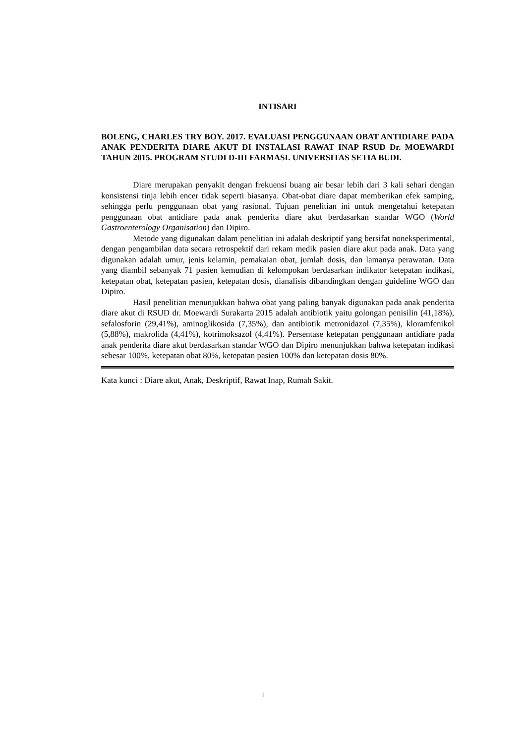INTISARI
BOLENG, CHARLES TRY BOY. 2017. EVALUASI PENGGUNAAN OBAT ANTIDIARE PADA ANAK PENDERITA DIARE AKUT DI INSTALASI RAWAT INAP RSUD Dr. MOEWARDI TAHUN 2015. PROGRAM STUDI D-III FARMASI. UNIVERSITAS SETIA BUDI.
Diare merupakan penyakit dengan frekuensi buang air besar lebih dari 3 kali sehari dengan konsistensi tinja lebih encer tidak seperti biasanya. Obat-obat diare dapat memberikan efek samping, sehingga perlu penggunaan obat yang rasional. Tujuan penelitian ini untuk mengetahui ketepatan penggunaan obat antidiare pada anak penderita diare akut berdasarkan standar WGO (World Gastroenterology Organisation) dan Dipiro.
Metode yang digunakan dalam penelitian ini adalah deskriptif yang bersifat noneksperimental, dengan pengambilan data secara retrospektif dari rekam medik pasien diare akut pada anak. Data yang digunakan adalah umur, jenis kelamin, pemakaian obat, jumlah dosis, dan lamanya perawatan. Data yang diambil sebanyak 71 pasien kemudian di kelompokan berdasarkan indikator ketepatan indikasi, ketepatan obat, ketepatan pasien, ketepatan dosis, dianalisis dibandingkan dengan guideline WGO dan Dipiro.
Hasil penelitian menunjukkan bahwa obat yang paling banyak digunakan pada anak penderita diare akut di RSUD dr. Moewardi Surakarta 2015 adalah antibiotik yaitu golongan penisilin (41,18%), sefalosforin (29,41%), aminoglikosida (7,35%), dan antibiotik metronidazol (7,35%), kloramfenikol (5,88%), makrolida (4,41%), kotrimoksazol (4,41%). Persentase ketepatan penggunaan antidiare pada anak penderita diare akut berdasarkan standar WGO dan Dipiro menunjukkan bahwa ketepatan indikasi sebesar 100%, ketepatan obat 80%, ketepatan pasien 100% dan ketepatan dosis 80%.
Kata kunci : Diare akut, Anak, Deskriptif, Rawat Inap, Rumah Sakit.
i